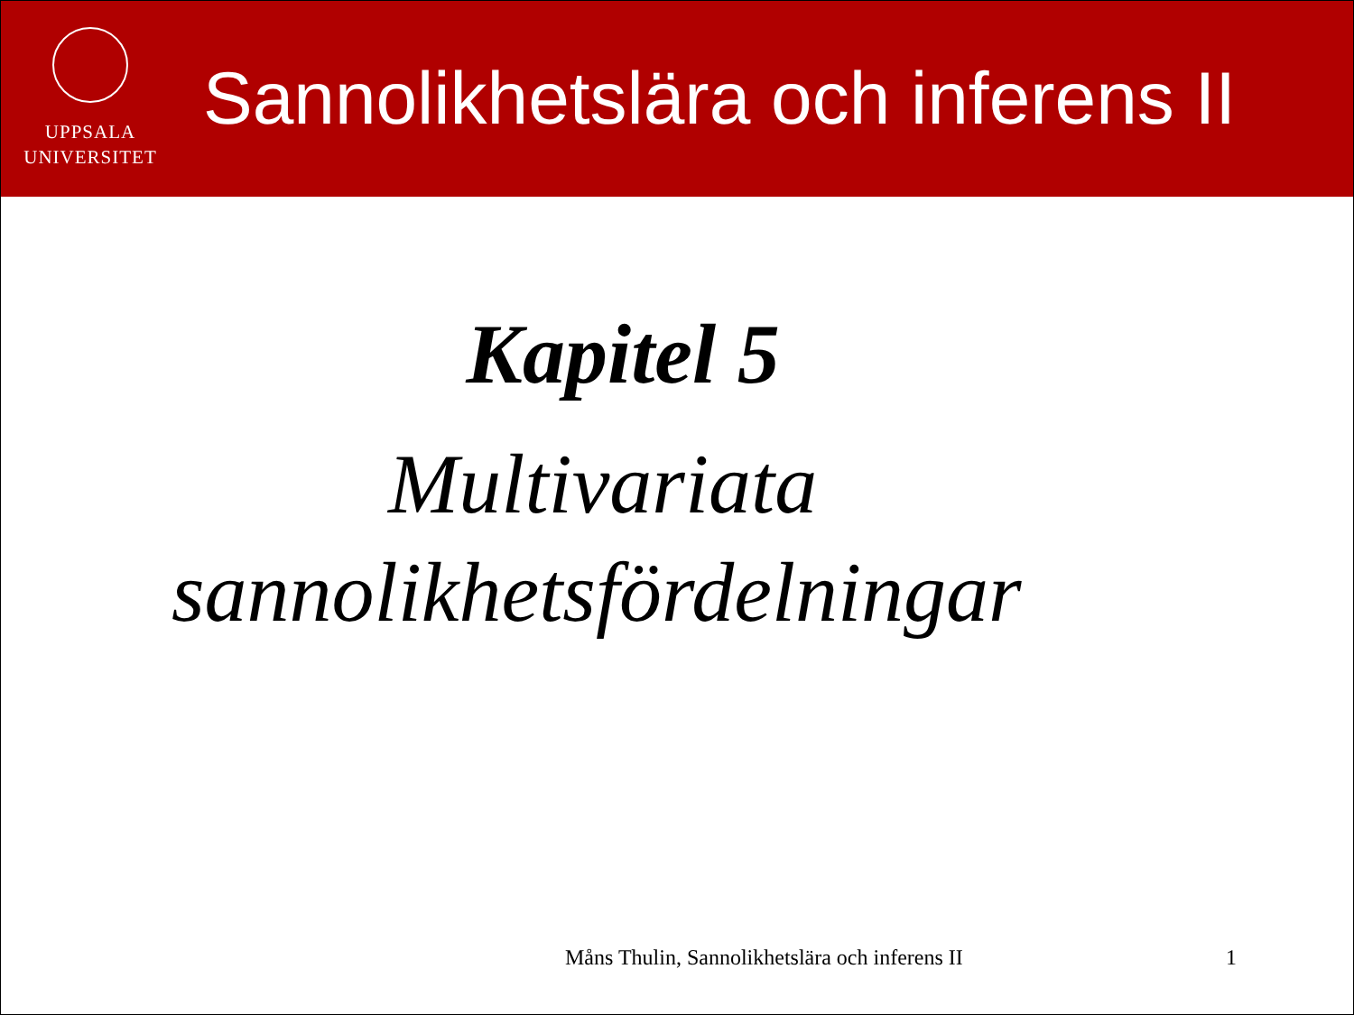UPPSALA
UNIVERSITET
Sannolikhetslära och inferens II
Kapitel 5
Multivariata
sannolikhetsfördelningar
Måns Thulin, Sannolikhetslära och inferens II
1